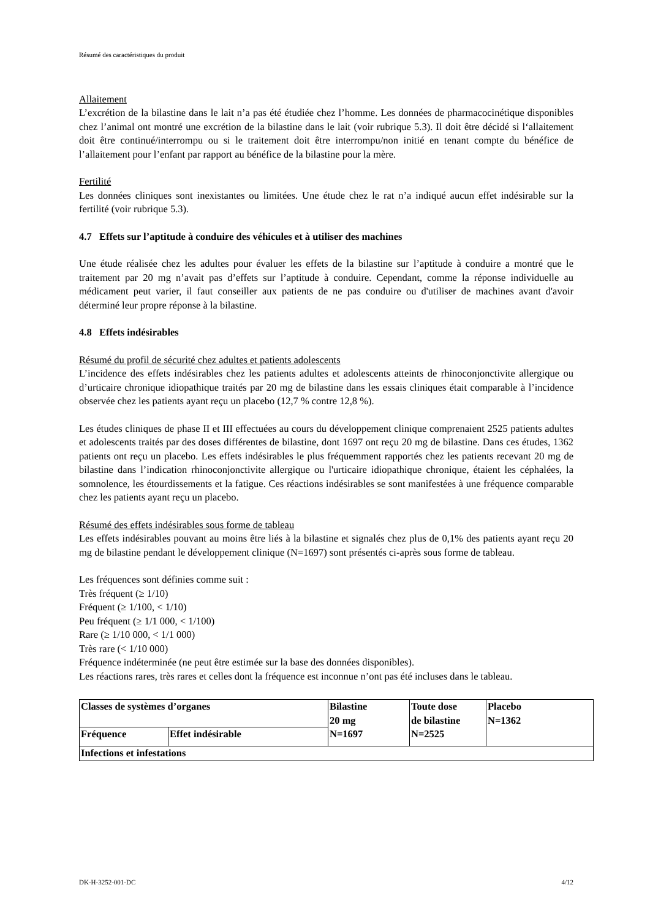Résumé des caractéristiques du produit
Allaitement
L’excrétion de la bilastine dans le lait n’a pas été étudiée chez l’homme. Les données de pharmacocinétique disponibles chez l’animal ont montré une excrétion de la bilastine dans le lait (voir rubrique 5.3). Il doit être décidé si l‘allaitement doit être continué/interrompu ou si le traitement doit être interrompu/non initié en tenant compte du bénéfice de l’allaitement pour l’enfant par rapport au bénéfice de la bilastine pour la mère.
Fertilité
Les données cliniques sont inexistantes ou limitées. Une étude chez le rat n’a indiqué aucun effet indésirable sur la fertilité (voir rubrique 5.3).
4.7 Effets sur l’aptitude à conduire des véhicules et à utiliser des machines
Une étude réalisée chez les adultes pour évaluer les effets de la bilastine sur l’aptitude à conduire a montré que le traitement par 20 mg n’avait pas d’effets sur l’aptitude à conduire. Cependant, comme la réponse individuelle au médicament peut varier, il faut conseiller aux patients de ne pas conduire ou d'utiliser de machines avant d'avoir déterminé leur propre réponse à la bilastine.
4.8 Effets indésirables
Résumé du profil de sécurité chez adultes et patients adolescents
L’incidence des effets indésirables chez les patients adultes et adolescents atteints de rhinoconjonctivite allergique ou d’urticaire chronique idiopathique traités par 20 mg de bilastine dans les essais cliniques était comparable à l’incidence observée chez les patients ayant reçu un placebo (12,7 % contre 12,8 %).
Les études cliniques de phase II et III effectuées au cours du développement clinique comprenaient 2525 patients adultes et adolescents traités par des doses différentes de bilastine, dont 1697 ont reçu 20 mg de bilastine. Dans ces études, 1362 patients ont reçu un placebo. Les effets indésirables le plus fréquemment rapportés chez les patients recevant 20 mg de bilastine dans l’indication rhinoconjonctivite allergique ou l'urticaire idiopathique chronique, étaient les céphalées, la somnolence, les étourdissements et la fatigue. Ces réactions indésirables se sont manifestées à une fréquence comparable chez les patients ayant reçu un placebo.
Résumé des effets indésirables sous forme de tableau
Les effets indésirables pouvant au moins être liés à la bilastine et signalés chez plus de 0,1% des patients ayant reçu 20 mg de bilastine pendant le développement clinique (N=1697) sont présentés ci-après sous forme de tableau.
Les fréquences sont définies comme suit :
Très fréquent (≥ 1/10)
Fréquent (≥ 1/100, < 1/10)
Peu fréquent (≥ 1/1 000, < 1/100)
Rare (≥ 1/10 000, < 1/1 000)
Très rare (< 1/10 000)
Fréquence indéterminée (ne peut être estimée sur la base des données disponibles).
Les réactions rares, très rares et celles dont la fréquence est inconnue n’ont pas été incluses dans le tableau.
| Classes de systèmes d’organes | | Bilastine 20 mg N=1697 | Toute dose de bilastine N=2525 | Placebo N=1362 |
| Fréquence | Effet indésirable | | | |
| Infections et infestations | | | | |
DK-H-3252-001-DC 4/12